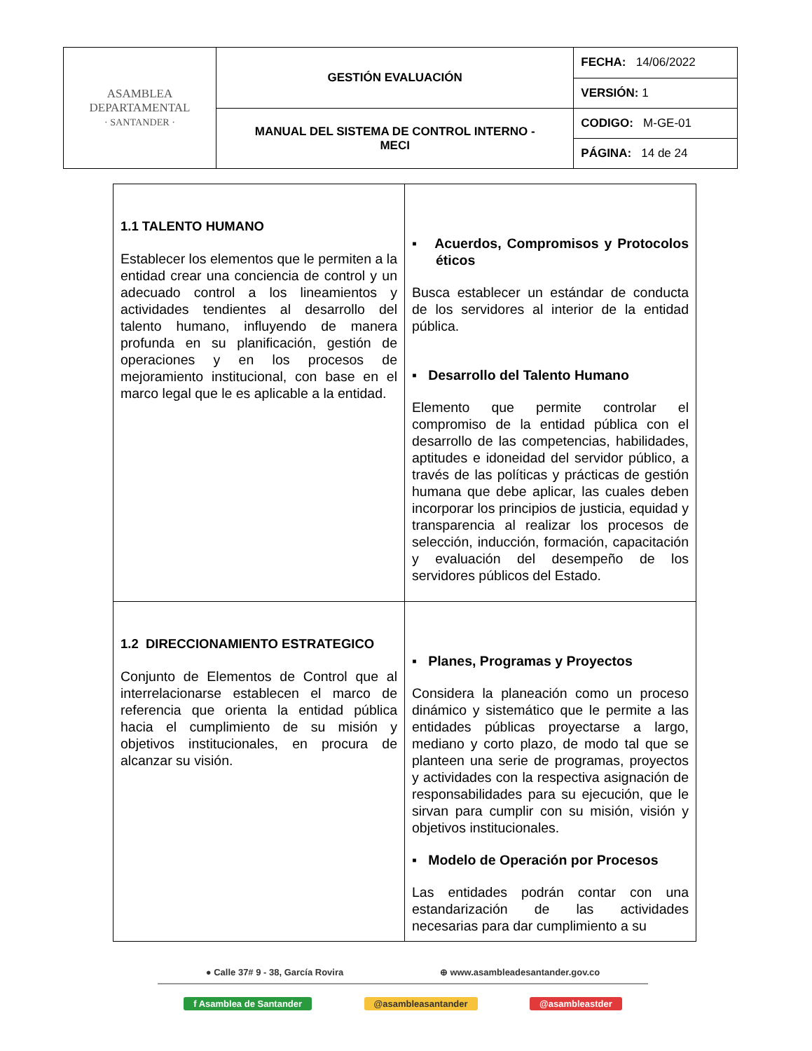| ASAMBLEA DEPARTAMENTAL · SANTANDER · | GESTIÓN EVALUACIÓN | FECHA: 14/06/2022 |
| | | VERSIÓN: 1 |
| | MANUAL DEL SISTEMA DE CONTROL INTERNO - MECI | CODIGO: M-GE-01 |
| | | PÁGINA: 14 de 24 |
| 1.1 TALENTO HUMANO Establecer los elementos que le permiten a la entidad crear una conciencia de control y un adecuado control a los lineamientos y actividades tendientes al desarrollo del talento humano, influyendo de manera profunda en su planificación, gestión de operaciones y en los procesos de mejoramiento institucional, con base en el marco legal que le es aplicable a la entidad. | ▪ Acuerdos, Compromisos y Protocolos éticos Busca establecer un estándar de conducta de los servidores al interior de la entidad pública. ▪ Desarrollo del Talento Humano Elemento que permite controlar el compromiso de la entidad pública con el desarrollo de las competencias, habilidades, aptitudes e idoneidad del servidor público, a través de las políticas y prácticas de gestión humana que debe aplicar, las cuales deben incorporar los principios de justicia, equidad y transparencia al realizar los procesos de selección, inducción, formación, capacitación y evaluación del desempeño de los servidores públicos del Estado. |
| 1.2 DIRECCIONAMIENTO ESTRATEGICO Conjunto de Elementos de Control que al interrelacionarse establecen el marco de referencia que orienta la entidad pública hacia el cumplimiento de su misión y objetivos institucionales, en procura de alcanzar su visión. | ▪ Planes, Programas y Proyectos Considera la planeación como un proceso dinámico y sistemático que le permite a las entidades públicas proyectarse a largo, mediano y corto plazo, de modo tal que se planteen una serie de programas, proyectos y actividades con la respectiva asignación de responsabilidades para su ejecución, que le sirvan para cumplir con su misión, visión y objetivos institucionales. ▪ Modelo de Operación por Procesos Las entidades podrán contar con una estandarización de las actividades necesarias para dar cumplimiento a su |
● Calle 37# 9 - 38, García Rovira ⊕ www.asambleadesantander.gov.co
f Asamblea de Santander @asambleasantander @asambleastder